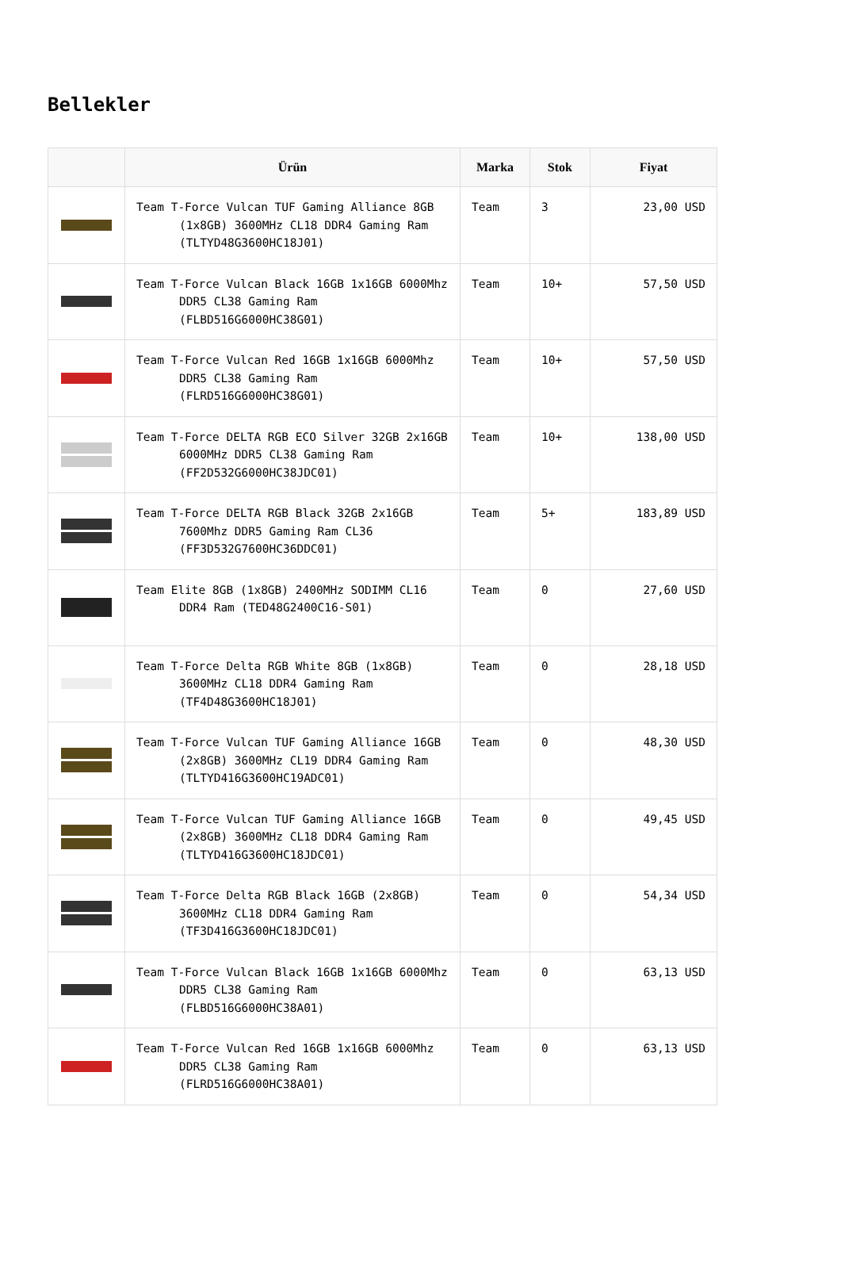Bellekler
| | Ürün | Marka | Stok | Fiyat |
| --- | --- | --- | --- | --- |
| | Team T-Force Vulcan TUF Gaming Alliance 8GB (1x8GB) 3600MHz CL18 DDR4 Gaming Ram (TLTYD48G3600HC18J01) | Team | 3 | 23,00 USD |
| | Team T-Force Vulcan Black 16GB 1x16GB 6000Mhz DDR5 CL38 Gaming Ram (FLBD516G6000HC38G01) | Team | 10+ | 57,50 USD |
| | Team T-Force Vulcan Red 16GB 1x16GB 6000Mhz DDR5 CL38 Gaming Ram (FLRD516G6000HC38G01) | Team | 10+ | 57,50 USD |
| | Team T-Force DELTA RGB ECO Silver 32GB 2x16GB 6000MHz DDR5 CL38 Gaming Ram (FF2D532G6000HC38JDC01) | Team | 10+ | 138,00 USD |
| | Team T-Force DELTA RGB Black 32GB 2x16GB 7600Mhz DDR5 Gaming Ram CL36 (FF3D532G7600HC36DDC01) | Team | 5+ | 183,89 USD |
| | Team Elite 8GB (1x8GB) 2400MHz SODIMM CL16 DDR4 Ram (TED48G2400C16-S01) | Team | 0 | 27,60 USD |
| | Team T-Force Delta RGB White 8GB (1x8GB) 3600MHz CL18 DDR4 Gaming Ram (TF4D48G3600HC18J01) | Team | 0 | 28,18 USD |
| | Team T-Force Vulcan TUF Gaming Alliance 16GB (2x8GB) 3600MHz CL19 DDR4 Gaming Ram (TLTYD416G3600HC19ADC01) | Team | 0 | 48,30 USD |
| | Team T-Force Vulcan TUF Gaming Alliance 16GB (2x8GB) 3600MHz CL18 DDR4 Gaming Ram (TLTYD416G3600HC18JDC01) | Team | 0 | 49,45 USD |
| | Team T-Force Delta RGB Black 16GB (2x8GB) 3600MHz CL18 DDR4 Gaming Ram (TF3D416G3600HC18JDC01) | Team | 0 | 54,34 USD |
| | Team T-Force Vulcan Black 16GB 1x16GB 6000Mhz DDR5 CL38 Gaming Ram (FLBD516G6000HC38A01) | Team | 0 | 63,13 USD |
| | Team T-Force Vulcan Red 16GB 1x16GB 6000Mhz DDR5 CL38 Gaming Ram (FLRD516G6000HC38A01) | Team | 0 | 63,13 USD |